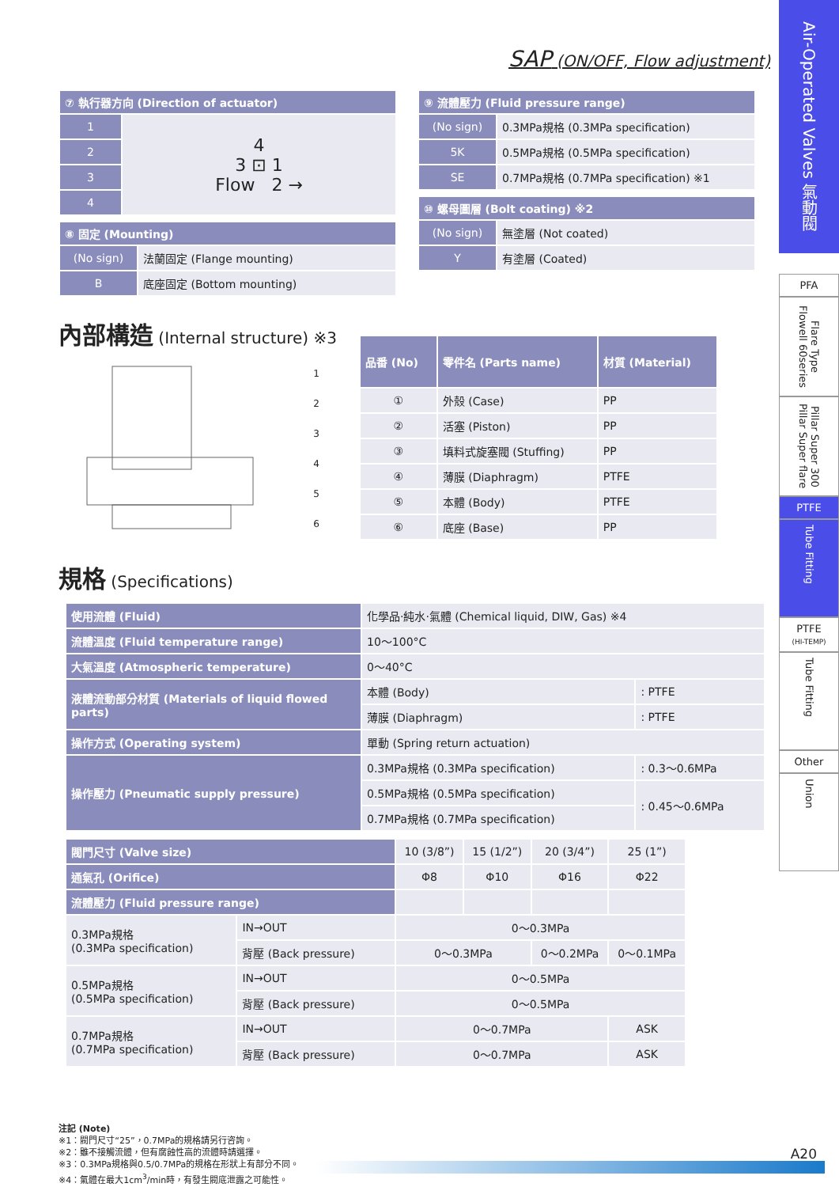SAP (ON/OFF, Flow adjustment)
| ⑦ 執行器方向 (Direction of actuator) | |
| --- | --- |
| 1 | 4 3 ⊡ 1 Flow 2 → |
| 2 | |
| 3 | |
| 4 | |
| ⑧ 固定 (Mounting) | |
| --- | --- |
| (No sign) | 法蘭固定 (Flange mounting) |
| B | 底座固定 (Bottom mounting) |
| ⑨ 流體壓力 (Fluid pressure range) | |
| --- | --- |
| (No sign) | 0.3MPa規格 (0.3MPa specification) |
| 5K | 0.5MPa規格 (0.5MPa specification) |
| SE | 0.7MPa規格 (0.7MPa specification) ※1 |
| ⑩ 螺母圖層 (Bolt coating) ※2 | |
| --- | --- |
| (No sign) | 無塗層 (Not coated) |
| Y | 有塗層 (Coated) |
內部構造 (Internal structure) ※3
1
2
3
4
5
6
| 品番 (No) | 零件名 (Parts name) | 材質 (Material) |
| --- | --- | --- |
| ① | 外殼 (Case) | PP |
| ② | 活塞 (Piston) | PP |
| ③ | 填料式旋塞閥 (Stuffing) | PP |
| ④ | 薄膜 (Diaphragm) | PTFE |
| ⑤ | 本體 (Body) | PTFE |
| ⑥ | 底座 (Base) | PP |
規格 (Specifications)
| 使用流體 (Fluid) | 化學品·純水·氣體 (Chemical liquid, DIW, Gas) ※4 | |
| 流體溫度 (Fluid temperature range) | 10～100°C | |
| 大氣溫度 (Atmospheric temperature) | 0～40°C | |
| 液體流動部分材質 (Materials of liquid flowed parts) | 本體 (Body) | : PTFE |
| | 薄膜 (Diaphragm) | : PTFE |
| 操作方式 (Operating system) | 單動 (Spring return actuation) | |
| 操作壓力 (Pneumatic supply pressure) | 0.3MPa規格 (0.3MPa specification) | : 0.3～0.6MPa |
| | 0.5MPa規格 (0.5MPa specification) | : 0.45～0.6MPa |
| | 0.7MPa規格 (0.7MPa specification) | |
| 閥門尺寸 (Valve size) | | 10 (3/8”) | 15 (1/2”) | 20 (3/4”) | 25 (1”) |
| 通氣孔 (Orifice) | | Φ8 | Φ10 | Φ16 | Φ22 |
| 流體壓力 (Fluid pressure range) | | | | | |
| 0.3MPa規格 (0.3MPa specification) | IN→OUT | 0～0.3MPa | | | |
| | 背壓 (Back pressure) | 0～0.3MPa | | 0～0.2MPa | 0～0.1MPa |
| 0.5MPa規格 (0.5MPa specification) | IN→OUT | 0～0.5MPa | | | |
| | 背壓 (Back pressure) | 0～0.5MPa | | | |
| 0.7MPa規格 (0.7MPa specification) | IN→OUT | 0～0.7MPa | | | ASK |
| | 背壓 (Back pressure) | 0～0.7MPa | | | ASK |
注記 (Note)
※1：閥門尺寸“25”，0.7MPa的規格請另行咨詢。
※2：雖不接觸流體，但有腐蝕性高的流體時請選擇。
※3：0.3MPa規格與0.5/0.7MPa的規格在形狀上有部分不同。
※4：氣體在最大1cm<sup>3</sup>/min時，有發生閥底泄露之可能性。
Air-Operated Valves 氣動閥
PFA
Flare Type Flowell 60series
Pillar Super 300 Pillar Super flare
PTFE
Tube Fitting
PTFE
(HI-TEMP)
Tube Fitting
Other
Union
A20